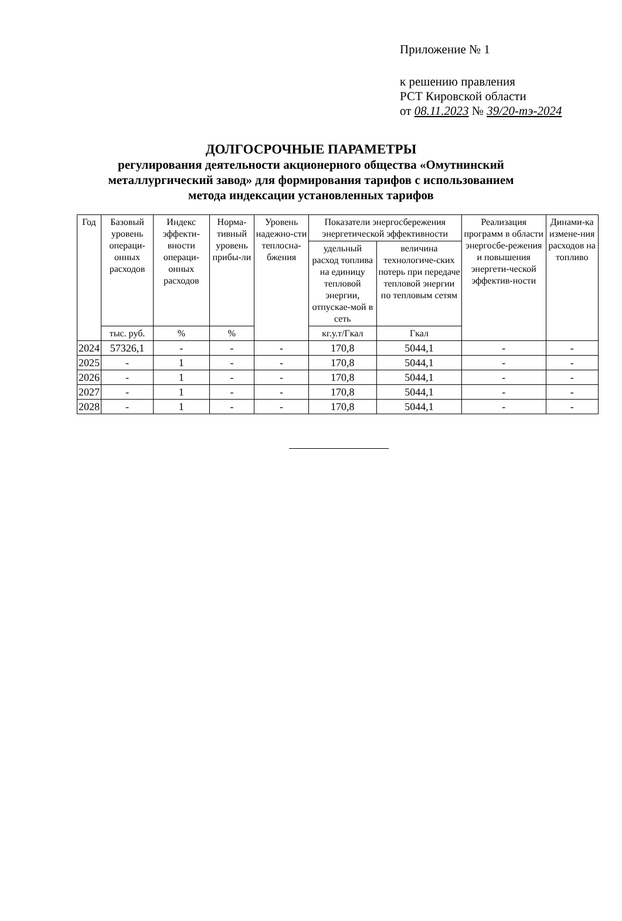Приложение № 1
к решению правления
РСТ Кировской области
от 08.11.2023 № 39/20-тэ-2024
ДОЛГОСРОЧНЫЕ ПАРАМЕТРЫ
регулирования деятельности акционерного общества «Омутнинский металлургический завод» для формирования тарифов с использованием метода индексации установленных тарифов
| Год | Базовый уровень операци-онных расходов | Индекс эффекти-вности операци-онных расходов | Норма-тивный уровень прибы-ли | Уровень надежно-сти теплосна-бжения | Показатели энергосбережения энергетической эффективности | | Реализация программ в области энергосбе-режения и повышения энергети-ческой эффектив-ности | Динами-ка измене-ния расходов на топливо |
| --- | --- | --- | --- | --- | --- | --- | --- | --- |
| | | | | | удельный расход топлива на единицу тепловой энергии, отпускае-мой в сеть | величина технологиче-ских потерь при передаче тепловой энергии по тепловым сетям | | |
| | тыс. руб. | % | % | | кг.у.т/Гкал | Гкал | | |
| 2024 | 57326,1 | - | - | - | 170,8 | 5044,1 | - | - |
| 2025 | - | 1 | - | - | 170,8 | 5044,1 | - | - |
| 2026 | - | 1 | - | - | 170,8 | 5044,1 | - | - |
| 2027 | - | 1 | - | - | 170,8 | 5044,1 | - | - |
| 2028 | - | 1 | - | - | 170,8 | 5044,1 | - | - |